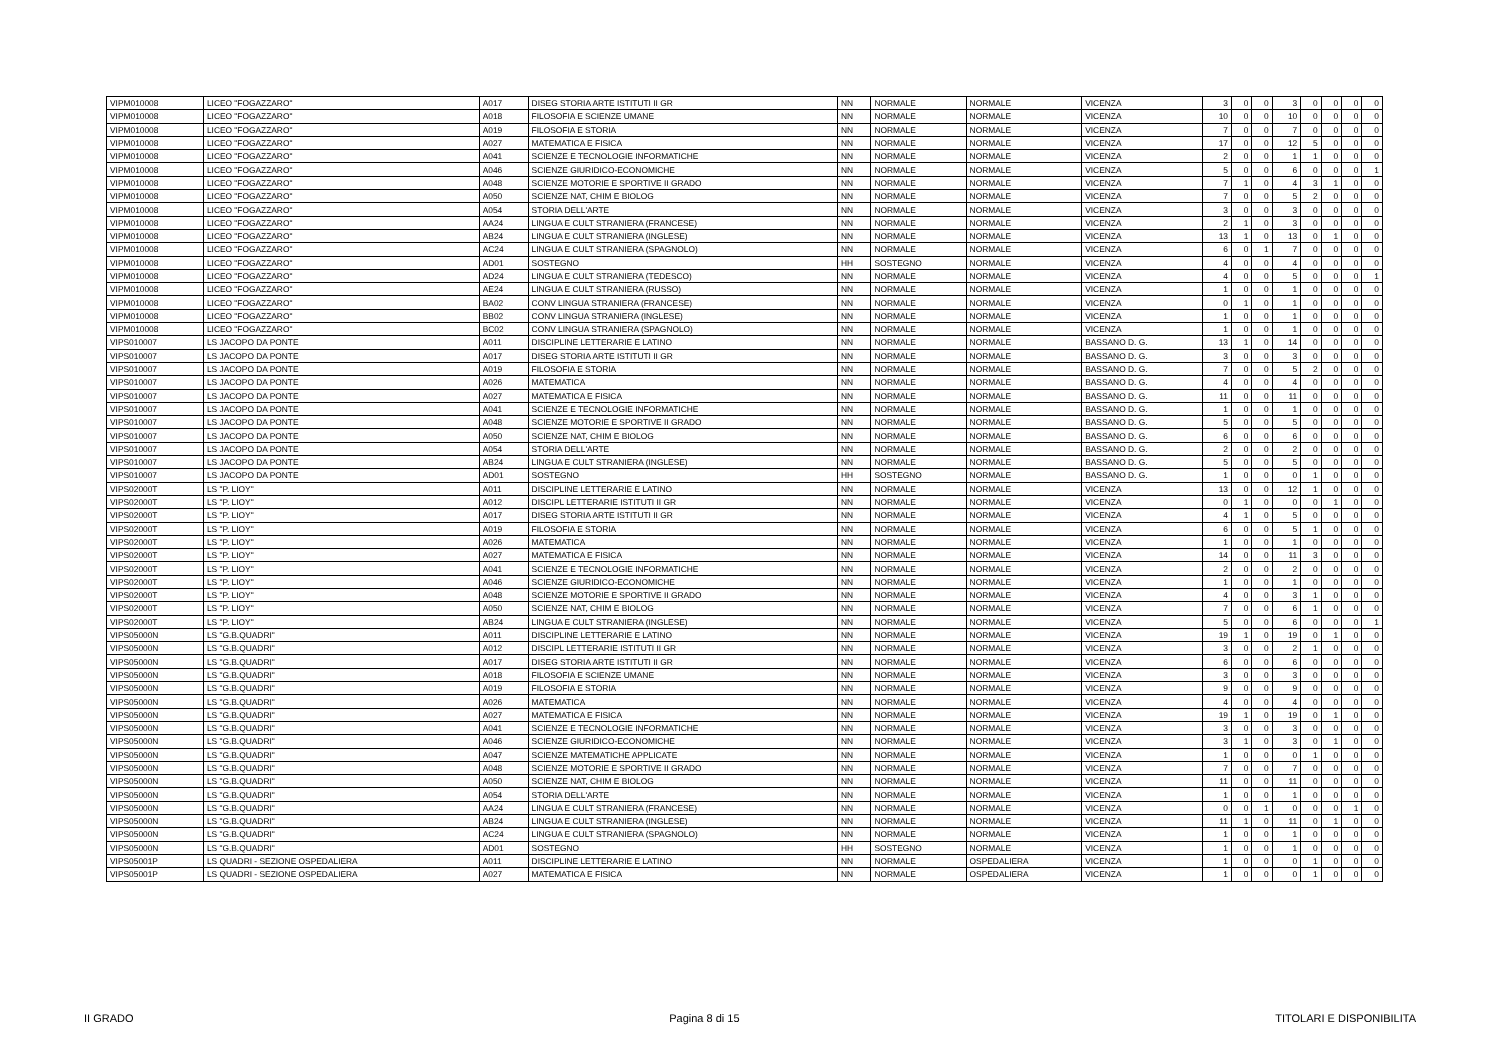| VIPM010008 | LICEO "FOGAZZARO" | A017 | DISEG STORIA ARTE ISTITUTI II GR | NN | NORMALE | NORMALE | VICENZA | 3 | 0 | 0 | 3 | 0 | 0 | 0 | 0 |
| VIPM010008 | LICEO "FOGAZZARO" | A018 | FILOSOFIA E SCIENZE UMANE | NN | NORMALE | NORMALE | VICENZA | 10 | 0 | 0 | 10 | 0 | 0 | 0 | 0 |
| VIPM010008 | LICEO "FOGAZZARO" | A019 | FILOSOFIA E STORIA | NN | NORMALE | NORMALE | VICENZA | 7 | 0 | 0 | 7 | 0 | 0 | 0 | 0 |
| VIPM010008 | LICEO "FOGAZZARO" | A027 | MATEMATICA E FISICA | NN | NORMALE | NORMALE | VICENZA | 17 | 0 | 0 | 12 | 5 | 0 | 0 | 0 |
| VIPM010008 | LICEO "FOGAZZARO" | A041 | SCIENZE E TECNOLOGIE INFORMATICHE | NN | NORMALE | NORMALE | VICENZA | 2 | 0 | 0 | 1 | 1 | 0 | 0 | 0 |
| VIPM010008 | LICEO "FOGAZZARO" | A046 | SCIENZE GIURIDICO-ECONOMICHE | NN | NORMALE | NORMALE | VICENZA | 5 | 0 | 0 | 6 | 0 | 0 | 0 | 1 |
| VIPM010008 | LICEO "FOGAZZARO" | A048 | SCIENZE MOTORIE E SPORTIVE II GRADO | NN | NORMALE | NORMALE | VICENZA | 7 | 1 | 0 | 4 | 3 | 1 | 0 | 0 |
| VIPM010008 | LICEO "FOGAZZARO" | A050 | SCIENZE NAT, CHIM E BIOLOG | NN | NORMALE | NORMALE | VICENZA | 7 | 0 | 0 | 5 | 2 | 0 | 0 | 0 |
| VIPM010008 | LICEO "FOGAZZARO" | A054 | STORIA DELL'ARTE | NN | NORMALE | NORMALE | VICENZA | 3 | 0 | 0 | 3 | 0 | 0 | 0 | 0 |
| VIPM010008 | LICEO "FOGAZZARO" | AA24 | LINGUA E CULT STRANIERA (FRANCESE) | NN | NORMALE | NORMALE | VICENZA | 2 | 1 | 0 | 3 | 0 | 0 | 0 | 0 |
| VIPM010008 | LICEO "FOGAZZARO" | AB24 | LINGUA E CULT STRANIERA (INGLESE) | NN | NORMALE | NORMALE | VICENZA | 13 | 1 | 0 | 13 | 0 | 1 | 0 | 0 |
| VIPM010008 | LICEO "FOGAZZARO" | AC24 | LINGUA E CULT STRANIERA (SPAGNOLO) | NN | NORMALE | NORMALE | VICENZA | 6 | 0 | 1 | 7 | 0 | 0 | 0 | 0 |
| VIPM010008 | LICEO "FOGAZZARO" | AD01 | SOSTEGNO | HH | SOSTEGNO | NORMALE | VICENZA | 4 | 0 | 0 | 4 | 0 | 0 | 0 | 0 |
| VIPM010008 | LICEO "FOGAZZARO" | AD24 | LINGUA E CULT STRANIERA (TEDESCO) | NN | NORMALE | NORMALE | VICENZA | 4 | 0 | 0 | 5 | 0 | 0 | 0 | 1 |
| VIPM010008 | LICEO "FOGAZZARO" | AE24 | LINGUA E CULT STRANIERA (RUSSO) | NN | NORMALE | NORMALE | VICENZA | 1 | 0 | 0 | 1 | 0 | 0 | 0 | 0 |
| VIPM010008 | LICEO "FOGAZZARO" | BA02 | CONV LINGUA STRANIERA (FRANCESE) | NN | NORMALE | NORMALE | VICENZA | 0 | 1 | 0 | 1 | 0 | 0 | 0 | 0 |
| VIPM010008 | LICEO "FOGAZZARO" | BB02 | CONV LINGUA STRANIERA (INGLESE) | NN | NORMALE | NORMALE | VICENZA | 1 | 0 | 0 | 1 | 0 | 0 | 0 | 0 |
| VIPM010008 | LICEO "FOGAZZARO" | BC02 | CONV LINGUA STRANIERA (SPAGNOLO) | NN | NORMALE | NORMALE | VICENZA | 1 | 0 | 0 | 1 | 0 | 0 | 0 | 0 |
| VIPS010007 | LS JACOPO DA PONTE | A011 | DISCIPLINE LETTERARIE E LATINO | NN | NORMALE | NORMALE | BASSANO D. G. | 13 | 1 | 0 | 14 | 0 | 0 | 0 | 0 |
| VIPS010007 | LS JACOPO DA PONTE | A017 | DISEG STORIA ARTE ISTITUTI II GR | NN | NORMALE | NORMALE | BASSANO D. G. | 3 | 0 | 0 | 3 | 0 | 0 | 0 | 0 |
| VIPS010007 | LS JACOPO DA PONTE | A019 | FILOSOFIA E STORIA | NN | NORMALE | NORMALE | BASSANO D. G. | 7 | 0 | 0 | 5 | 2 | 0 | 0 | 0 |
| VIPS010007 | LS JACOPO DA PONTE | A026 | MATEMATICA | NN | NORMALE | NORMALE | BASSANO D. G. | 4 | 0 | 0 | 4 | 0 | 0 | 0 | 0 |
| VIPS010007 | LS JACOPO DA PONTE | A027 | MATEMATICA E FISICA | NN | NORMALE | NORMALE | BASSANO D. G. | 11 | 0 | 0 | 11 | 0 | 0 | 0 | 0 |
| VIPS010007 | LS JACOPO DA PONTE | A041 | SCIENZE E TECNOLOGIE INFORMATICHE | NN | NORMALE | NORMALE | BASSANO D. G. | 1 | 0 | 0 | 1 | 0 | 0 | 0 | 0 |
| VIPS010007 | LS JACOPO DA PONTE | A048 | SCIENZE MOTORIE E SPORTIVE II GRADO | NN | NORMALE | NORMALE | BASSANO D. G. | 5 | 0 | 0 | 5 | 0 | 0 | 0 | 0 |
| VIPS010007 | LS JACOPO DA PONTE | A050 | SCIENZE NAT, CHIM E BIOLOG | NN | NORMALE | NORMALE | BASSANO D. G. | 6 | 0 | 0 | 6 | 0 | 0 | 0 | 0 |
| VIPS010007 | LS JACOPO DA PONTE | A054 | STORIA DELL'ARTE | NN | NORMALE | NORMALE | BASSANO D. G. | 2 | 0 | 0 | 2 | 0 | 0 | 0 | 0 |
| VIPS010007 | LS JACOPO DA PONTE | AB24 | LINGUA E CULT STRANIERA (INGLESE) | NN | NORMALE | NORMALE | BASSANO D. G. | 5 | 0 | 0 | 5 | 0 | 0 | 0 | 0 |
| VIPS010007 | LS JACOPO DA PONTE | AD01 | SOSTEGNO | HH | SOSTEGNO | NORMALE | BASSANO D. G. | 1 | 0 | 0 | 0 | 1 | 0 | 0 | 0 |
| VIPS02000T | LS "P. LIOY" | A011 | DISCIPLINE LETTERARIE E LATINO | NN | NORMALE | NORMALE | VICENZA | 13 | 0 | 0 | 12 | 1 | 0 | 0 | 0 |
| VIPS02000T | LS "P. LIOY" | A012 | DISCIPL LETTERARIE ISTITUTI II GR | NN | NORMALE | NORMALE | VICENZA | 0 | 1 | 0 | 0 | 0 | 1 | 0 | 0 |
| VIPS02000T | LS "P. LIOY" | A017 | DISEG STORIA ARTE ISTITUTI II GR | NN | NORMALE | NORMALE | VICENZA | 4 | 1 | 0 | 5 | 0 | 0 | 0 | 0 |
| VIPS02000T | LS "P. LIOY" | A019 | FILOSOFIA E STORIA | NN | NORMALE | NORMALE | VICENZA | 6 | 0 | 0 | 5 | 1 | 0 | 0 | 0 |
| VIPS02000T | LS "P. LIOY" | A026 | MATEMATICA | NN | NORMALE | NORMALE | VICENZA | 1 | 0 | 0 | 1 | 0 | 0 | 0 | 0 |
| VIPS02000T | LS "P. LIOY" | A027 | MATEMATICA E FISICA | NN | NORMALE | NORMALE | VICENZA | 14 | 0 | 0 | 11 | 3 | 0 | 0 | 0 |
| VIPS02000T | LS "P. LIOY" | A041 | SCIENZE E TECNOLOGIE INFORMATICHE | NN | NORMALE | NORMALE | VICENZA | 2 | 0 | 0 | 2 | 0 | 0 | 0 | 0 |
| VIPS02000T | LS "P. LIOY" | A046 | SCIENZE GIURIDICO-ECONOMICHE | NN | NORMALE | NORMALE | VICENZA | 1 | 0 | 0 | 1 | 0 | 0 | 0 | 0 |
| VIPS02000T | LS "P. LIOY" | A048 | SCIENZE MOTORIE E SPORTIVE II GRADO | NN | NORMALE | NORMALE | VICENZA | 4 | 0 | 0 | 3 | 1 | 0 | 0 | 0 |
| VIPS02000T | LS "P. LIOY" | A050 | SCIENZE NAT, CHIM E BIOLOG | NN | NORMALE | NORMALE | VICENZA | 7 | 0 | 0 | 6 | 1 | 0 | 0 | 0 |
| VIPS02000T | LS "P. LIOY" | AB24 | LINGUA E CULT STRANIERA (INGLESE) | NN | NORMALE | NORMALE | VICENZA | 5 | 0 | 0 | 6 | 0 | 0 | 0 | 1 |
| VIPS05000N | LS "G.B.QUADRI" | A011 | DISCIPLINE LETTERARIE E LATINO | NN | NORMALE | NORMALE | VICENZA | 19 | 1 | 0 | 19 | 0 | 1 | 0 | 0 |
| VIPS05000N | LS "G.B.QUADRI" | A012 | DISCIPL LETTERARIE ISTITUTI II GR | NN | NORMALE | NORMALE | VICENZA | 3 | 0 | 0 | 2 | 1 | 0 | 0 | 0 |
| VIPS05000N | LS "G.B.QUADRI" | A017 | DISEG STORIA ARTE ISTITUTI II GR | NN | NORMALE | NORMALE | VICENZA | 6 | 0 | 0 | 6 | 0 | 0 | 0 | 0 |
| VIPS05000N | LS "G.B.QUADRI" | A018 | FILOSOFIA E SCIENZE UMANE | NN | NORMALE | NORMALE | VICENZA | 3 | 0 | 0 | 3 | 0 | 0 | 0 | 0 |
| VIPS05000N | LS "G.B.QUADRI" | A019 | FILOSOFIA E STORIA | NN | NORMALE | NORMALE | VICENZA | 9 | 0 | 0 | 9 | 0 | 0 | 0 | 0 |
| VIPS05000N | LS "G.B.QUADRI" | A026 | MATEMATICA | NN | NORMALE | NORMALE | VICENZA | 4 | 0 | 0 | 4 | 0 | 0 | 0 | 0 |
| VIPS05000N | LS "G.B.QUADRI" | A027 | MATEMATICA E FISICA | NN | NORMALE | NORMALE | VICENZA | 19 | 1 | 0 | 19 | 0 | 1 | 0 | 0 |
| VIPS05000N | LS "G.B.QUADRI" | A041 | SCIENZE E TECNOLOGIE INFORMATICHE | NN | NORMALE | NORMALE | VICENZA | 3 | 0 | 0 | 3 | 0 | 0 | 0 | 0 |
| VIPS05000N | LS "G.B.QUADRI" | A046 | SCIENZE GIURIDICO-ECONOMICHE | NN | NORMALE | NORMALE | VICENZA | 3 | 1 | 0 | 3 | 0 | 1 | 0 | 0 |
| VIPS05000N | LS "G.B.QUADRI" | A047 | SCIENZE MATEMATICHE APPLICATE | NN | NORMALE | NORMALE | VICENZA | 1 | 0 | 0 | 0 | 1 | 0 | 0 | 0 |
| VIPS05000N | LS "G.B.QUADRI" | A048 | SCIENZE MOTORIE E SPORTIVE II GRADO | NN | NORMALE | NORMALE | VICENZA | 7 | 0 | 0 | 7 | 0 | 0 | 0 | 0 |
| VIPS05000N | LS "G.B.QUADRI" | A050 | SCIENZE NAT, CHIM E BIOLOG | NN | NORMALE | NORMALE | VICENZA | 11 | 0 | 0 | 11 | 0 | 0 | 0 | 0 |
| VIPS05000N | LS "G.B.QUADRI" | A054 | STORIA DELL'ARTE | NN | NORMALE | NORMALE | VICENZA | 1 | 0 | 0 | 1 | 0 | 0 | 0 | 0 |
| VIPS05000N | LS "G.B.QUADRI" | AA24 | LINGUA E CULT STRANIERA (FRANCESE) | NN | NORMALE | NORMALE | VICENZA | 0 | 0 | 1 | 0 | 0 | 0 | 1 | 0 |
| VIPS05000N | LS "G.B.QUADRI" | AB24 | LINGUA E CULT STRANIERA (INGLESE) | NN | NORMALE | NORMALE | VICENZA | 11 | 1 | 0 | 11 | 0 | 1 | 0 | 0 |
| VIPS05000N | LS "G.B.QUADRI" | AC24 | LINGUA E CULT STRANIERA (SPAGNOLO) | NN | NORMALE | NORMALE | VICENZA | 1 | 0 | 0 | 1 | 0 | 0 | 0 | 0 |
| VIPS05000N | LS "G.B.QUADRI" | AD01 | SOSTEGNO | HH | SOSTEGNO | NORMALE | VICENZA | 1 | 0 | 0 | 1 | 0 | 0 | 0 | 0 |
| VIPS05001P | LS QUADRI - SEZIONE OSPEDALIERA | A011 | DISCIPLINE LETTERARIE E LATINO | NN | NORMALE | OSPEDALIERA | VICENZA | 1 | 0 | 0 | 0 | 1 | 0 | 0 | 0 |
| VIPS05001P | LS QUADRI - SEZIONE OSPEDALIERA | A027 | MATEMATICA E FISICA | NN | NORMALE | OSPEDALIERA | VICENZA | 1 | 0 | 0 | 0 | 1 | 0 | 0 | 0 |
II GRADO Pagina 8 di 15 TITOLARI E DISPONIBILITA